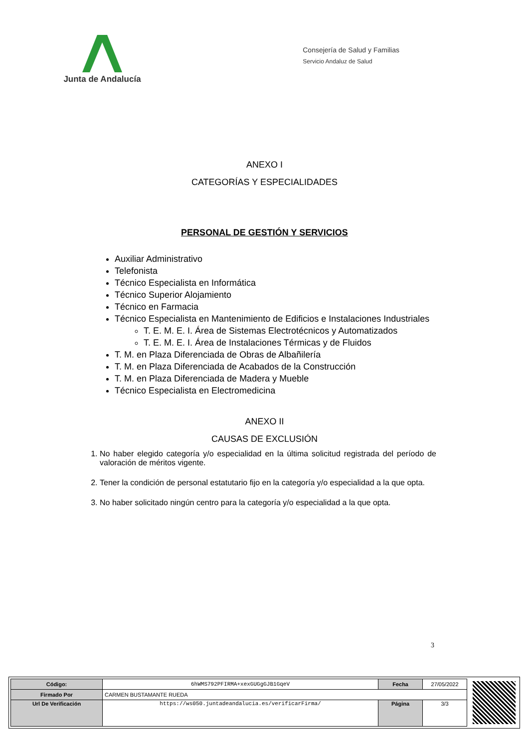Junta de Andalucía
Consejería de Salud y Familias
Servicio Andaluz de Salud
ANEXO I
CATEGORÍAS Y ESPECIALIDADES
PERSONAL DE GESTIÓN Y SERVICIOS
Auxiliar Administrativo
Telefonista
Técnico Especialista en Informática
Técnico Superior Alojamiento
Técnico en Farmacia
Técnico Especialista en Mantenimiento de Edificios e Instalaciones Industriales
T. E. M. E. I. Área de Sistemas Electrotécnicos y Automatizados
T. E. M. E. I. Área de Instalaciones Térmicas y de Fluidos
T. M. en Plaza Diferenciada de Obras de Albañilería
T. M. en Plaza Diferenciada de Acabados de la Construcción
T. M. en Plaza Diferenciada de Madera y Mueble
Técnico Especialista en Electromedicina
ANEXO II
CAUSAS DE EXCLUSIÓN
1. No haber elegido categoría y/o especialidad en la última solicitud registrada del período de valoración de méritos vigente.
2. Tener la condición de personal estatutario fijo en la categoría y/o especialidad a la que opta.
3. No haber solicitado ningún centro para la categoría y/o especialidad a la que opta.
3
| Código: | 6hWMS792PFIRMA+xexGUGgGJB1GqeV | Fecha | 27/05/2022 |
| Firmado Por | CARMEN BUSTAMANTE RUEDA | | |
| Url De Verificación | https://ws050.juntadeandalucia.es/verificarFirma/ | Página | 3/3 |